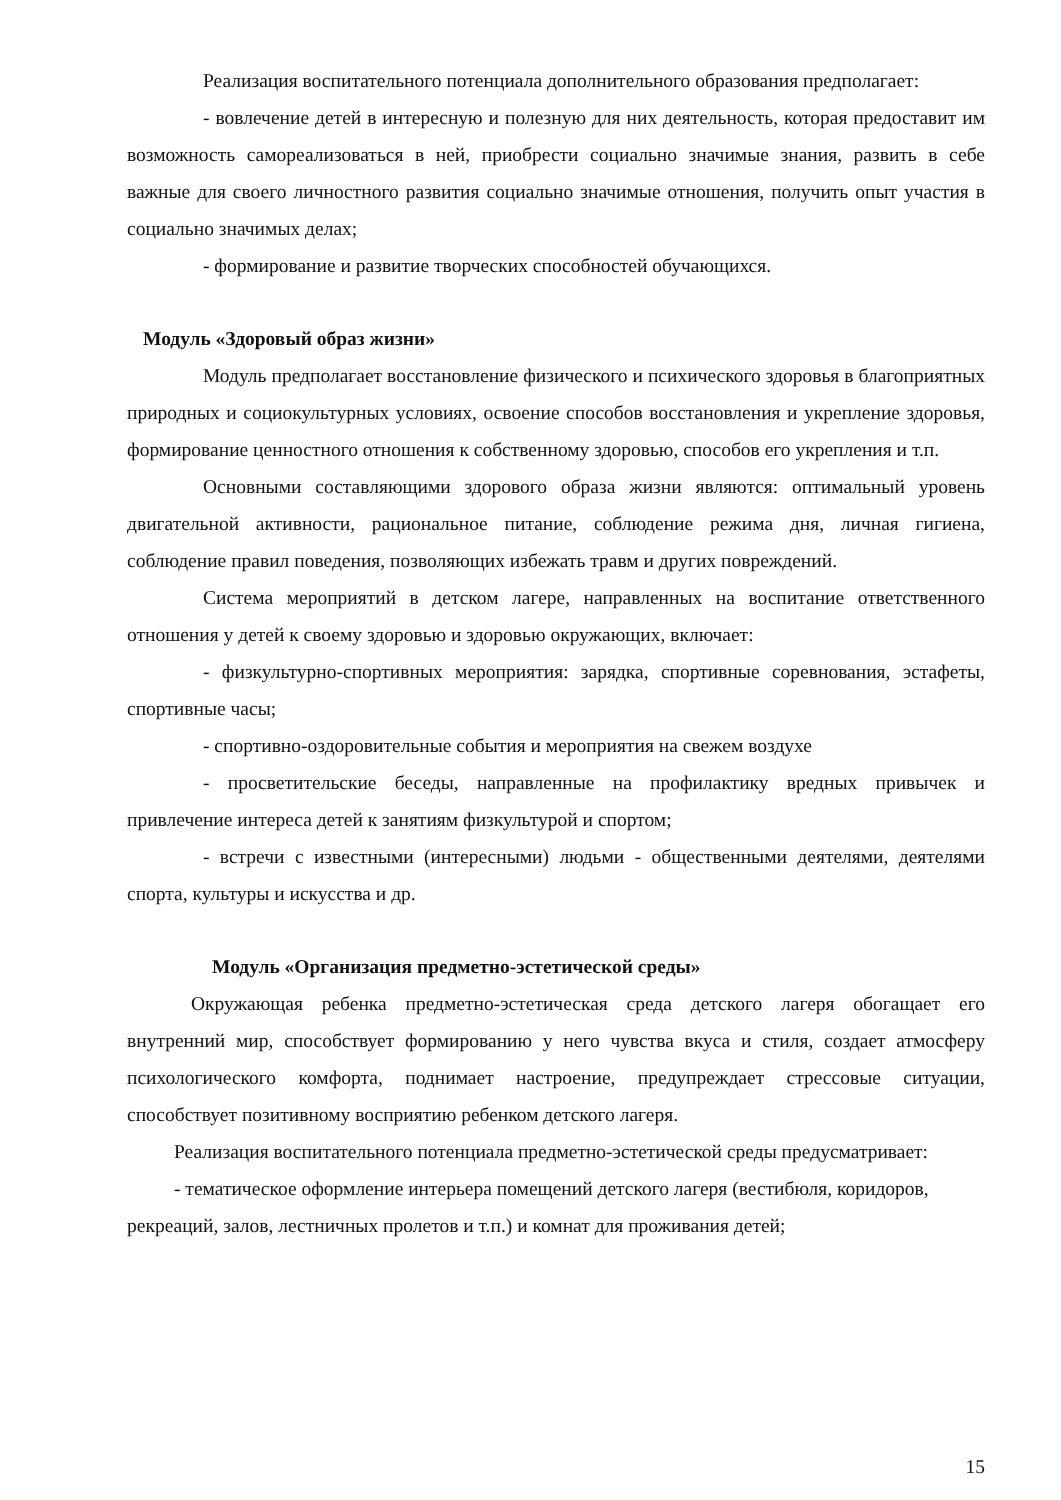Реализация воспитательного потенциала дополнительного образования предполагает:
- вовлечение детей в интересную и полезную для них деятельность, которая предоставит им возможность самореализоваться в ней, приобрести социально значимые знания, развить в себе важные для своего личностного развития социально значимые отношения, получить опыт участия в социально значимых делах;
- формирование и развитие творческих способностей обучающихся.
Модуль «Здоровый образ жизни»
Модуль предполагает восстановление физического и психического здоровья в благоприятных природных и социокультурных условиях, освоение способов восстановления и укрепление здоровья, формирование ценностного отношения к собственному здоровью, способов его укрепления и т.п.
Основными составляющими здорового образа жизни являются: оптимальный уровень двигательной активности, рациональное питание, соблюдение режима дня, личная гигиена, соблюдение правил поведения, позволяющих избежать травм и других повреждений.
Система мероприятий в детском лагере, направленных на воспитание ответственного отношения у детей к своему здоровью и здоровью окружающих, включает:
- физкультурно-спортивных мероприятия: зарядка, спортивные соревнования, эстафеты, спортивные часы;
- спортивно-оздоровительные события и мероприятия на свежем воздухе
- просветительские беседы, направленные на профилактику вредных привычек и привлечение интереса детей к занятиям физкультурой и спортом;
- встречи с известными (интересными) людьми - общественными деятелями, деятелями спорта, культуры и искусства и др.
Модуль «Организация предметно-эстетической среды»
Окружающая ребенка предметно-эстетическая среда детского лагеря обогащает его внутренний мир, способствует формированию у него чувства вкуса и стиля, создает атмосферу психологического комфорта, поднимает настроение, предупреждает стрессовые ситуации, способствует позитивному восприятию ребенком детского лагеря.
Реализация воспитательного потенциала предметно-эстетической среды предусматривает:
- тематическое оформление интерьера помещений детского лагеря (вестибюля, коридоров, рекреаций, залов, лестничных пролетов и т.п.) и комнат для проживания детей;
15